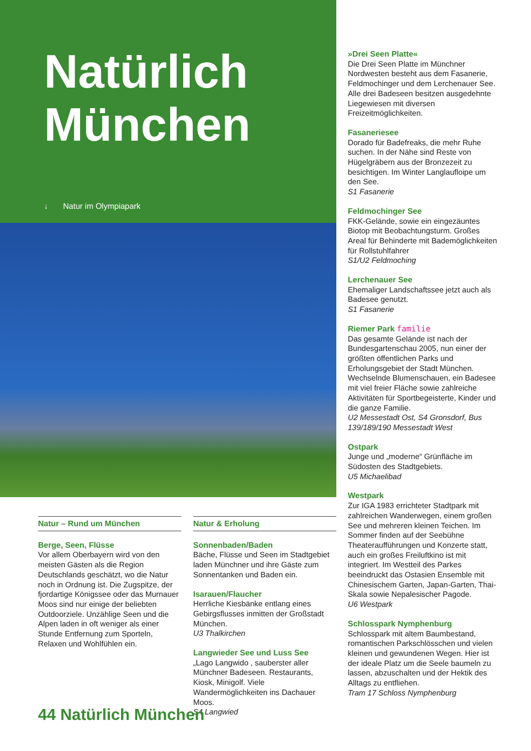Natürlich
München
↓ Natur im Olympiapark
Natur – Rund um München
Berge, Seen, Flüsse
Vor allem Oberbayern wird von den meisten Gästen als die Region Deutschlands geschätzt, wo die Natur noch in Ordnung ist. Die Zugspitze, der fjordartige Königssee oder das Murnauer Moos sind nur einige der beliebten Outdoorziele. Unzählige Seen und die Alpen laden in oft weniger als einer Stunde Entfernung zum Sporteln, Relaxen und Wohlfühlen ein.
Natur & Erholung
Sonnenbaden/Baden
Bäche, Flüsse und Seen im Stadtgebiet laden Münchner und ihre Gäste zum Sonnentanken und Baden ein.
Isarauen/Flaucher
Herrliche Kiesbänke entlang eines Gebirgsflusses inmitten der Großstadt München.
U3 Thalkirchen
Langwieder See und Luss See
„Lago Langwido , sauberster aller Münchner Badeseen. Restaurants, Kiosk, Minigolf. Viele Wandermöglichkeiten ins Dachauer Moos.
S4 Langwied
»Drei Seen Platte«
Die Drei Seen Platte im Münchner Nordwesten besteht aus dem Fasanerie, Feldmochinger und dem Lerchenauer See. Alle drei Badeseen besitzen ausgedehnte Liegewiesen mit diversen Freizeitmöglichkeiten.
Fasaneriesee
Dorado für Badefreaks, die mehr Ruhe suchen. In der Nähe sind Reste von Hügelgräbern aus der Bronzezeit zu besichtigen. Im Winter Langlaufloipe um den See.
S1 Fasanerie
Feldmochinger See
FKK-Gelände, sowie ein eingezäuntes Biotop mit Beobachtungsturm. Großes Areal für Behinderte mit Bademöglichkeiten für Rollstuhlfahrer
S1/U2 Feldmoching
Lerchenauer See
Ehemaliger Landschaftssee jetzt auch als Badesee genutzt.
S1 Fasanerie
Riemer Park familie
Das gesamte Gelände ist nach der Bundesgartenschau 2005, nun einer der größten öffentlichen Parks und Erholungsgebiet der Stadt München. Wechselnde Blumenschauen, ein Badesee mit viel freier Fläche sowie zahlreiche Aktivitäten für Sportbegeisterte, Kinder und die ganze Familie.
U2 Messestadt Ost, S4 Gronsdorf, Bus 139/189/190 Messestadt West
Ostpark
Junge und „moderne“ Grünfläche im Südosten des Stadtgebiets.
U5 Michaelibad
Westpark
Zur IGA 1983 errichteter Stadtpark mit zahlreichen Wanderwegen, einem großen See und mehreren kleinen Teichen. Im Sommer finden auf der Seebühne Theateraufführungen und Konzerte statt, auch ein großes Freiluftkino ist mit integriert. Im Westteil des Parkes beeindruckt das Ostasien Ensemble mit Chinesischem Garten, Japan-Garten, Thai-Skala sowie Nepalesischer Pagode.
U6 Westpark
Schlosspark Nymphenburg
Schlosspark mit altem Baumbestand, romantischen Parkschlösschen und vielen kleinen und gewundenen Wegen. Hier ist der ideale Platz um die Seele baumeln zu lassen, abzuschalten und der Hektik des Alltags zu entfliehen.
Tram 17 Schloss Nymphenburg
44 Natürlich München